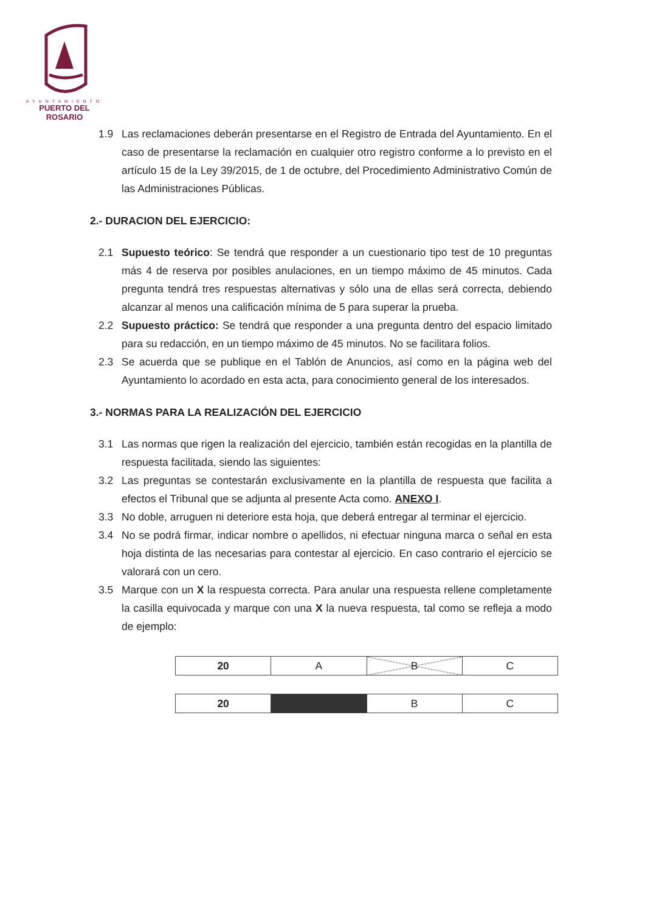AYUNTAMIENTO
PUERTO DEL ROSARIO
1.9 Las reclamaciones deberán presentarse en el Registro de Entrada del Ayuntamiento. En el caso de presentarse la reclamación en cualquier otro registro conforme a lo previsto en el artículo 15 de la Ley 39/2015, de 1 de octubre, del Procedimiento Administrativo Común de las Administraciones Públicas.
2.- DURACION DEL EJERCICIO:
2.1 Supuesto teórico: Se tendrá que responder a un cuestionario tipo test de 10 preguntas más 4 de reserva por posibles anulaciones, en un tiempo máximo de 45 minutos. Cada pregunta tendrá tres respuestas alternativas y sólo una de ellas será correcta, debiendo alcanzar al menos una calificación mínima de 5 para superar la prueba.
2.2 Supuesto práctico: Se tendrá que responder a una pregunta dentro del espacio limitado para su redacción, en un tiempo máximo de 45 minutos. No se facilitara folios.
2.3 Se acuerda que se publique en el Tablón de Anuncios, así como en la página web del Ayuntamiento lo acordado en esta acta, para conocimiento general de los interesados.
3.- NORMAS PARA LA REALIZACIÓN DEL EJERCICIO
3.1 Las normas que rigen la realización del ejercicio, también están recogidas en la plantilla de respuesta facilitada, siendo las siguientes:
3.2 Las preguntas se contestarán exclusivamente en la plantilla de respuesta que facilita a efectos el Tribunal que se adjunta al presente Acta como. ANEXO I.
3.3 No doble, arruguen ni deteriore esta hoja, que deberá entregar al terminar el ejercicio.
3.4 No se podrá firmar, indicar nombre o apellidos, ni efectuar ninguna marca o señal en esta hoja distinta de las necesarias para contestar al ejercicio. En caso contrario el ejercicio se valorará con un cero.
3.5 Marque con un X la respuesta correcta. Para anular una respuesta rellene completamente la casilla equivocada y marque con una X la nueva respuesta, tal como se refleja a modo de ejemplo:
| 20 | A | B | C |
| 20 | | B | C |